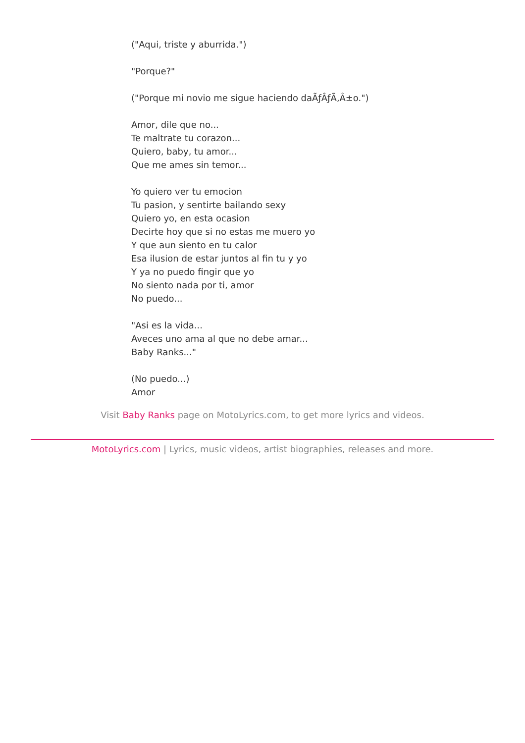("Aqui, triste y aburrida.")
"Porque?"
("Porque mi novio me sigue haciendo daÃƒÂƒÃ‚Â±o.")
Amor, dile que no...
Te maltrate tu corazon...
Quiero, baby, tu amor...
Que me ames sin temor...
Yo quiero ver tu emocion
Tu pasion, y sentirte bailando sexy
Quiero yo, en esta ocasion
Decirte hoy que si no estas me muero yo
Y que aun siento en tu calor
Esa ilusion de estar juntos al fin tu y yo
Y ya no puedo fingir que yo
No siento nada por ti, amor
No puedo...
"Asi es la vida...
Aveces uno ama al que no debe amar...
Baby Ranks..."
(No puedo...)
Amor
Visit Baby Ranks page on MotoLyrics.com, to get more lyrics and videos.
MotoLyrics.com | Lyrics, music videos, artist biographies, releases and more.